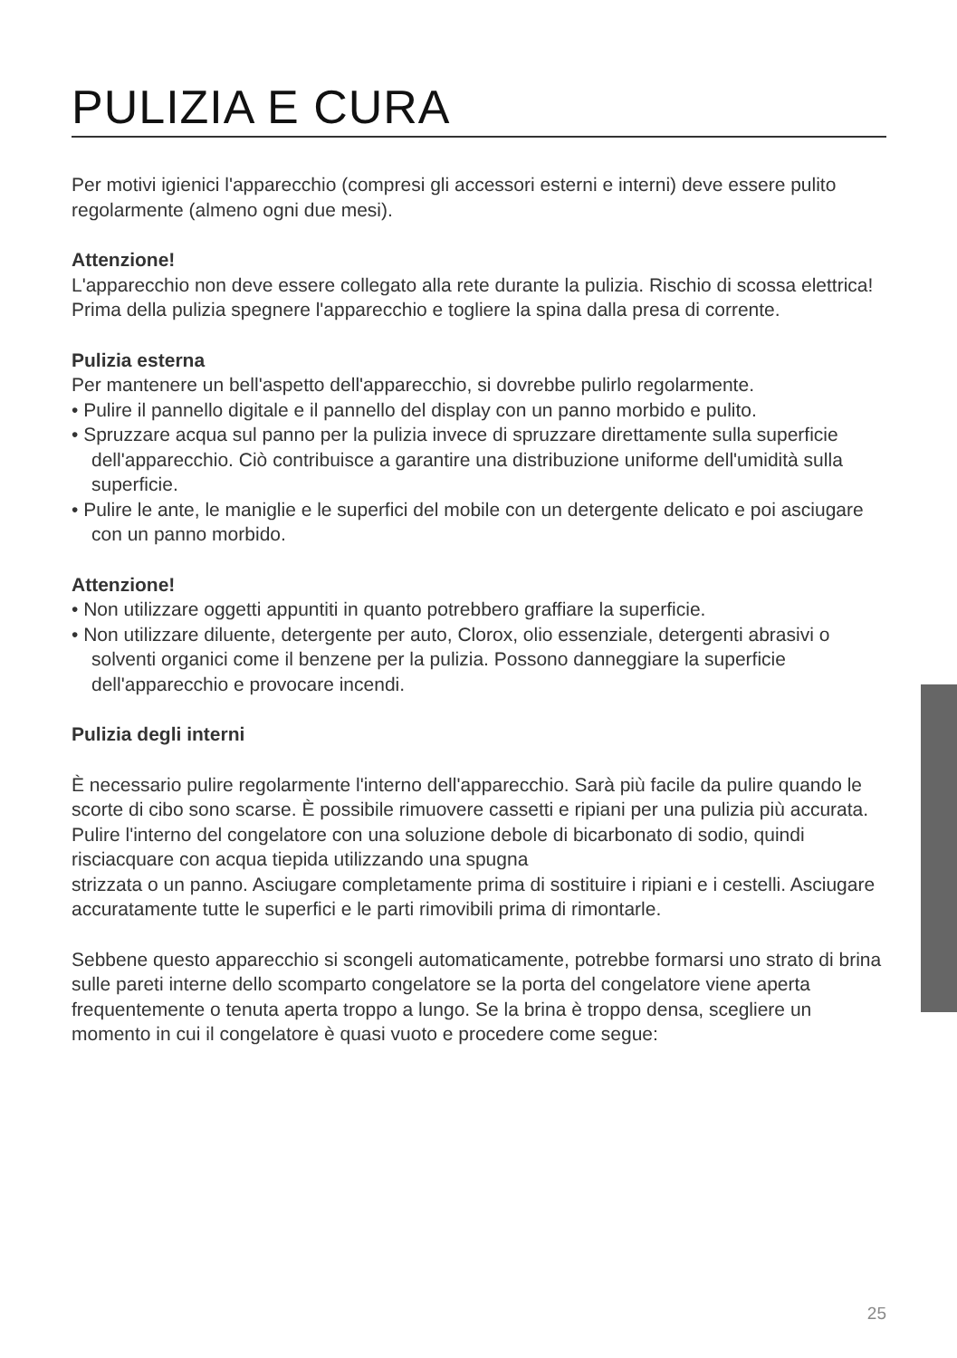PULIZIA E CURA
Per motivi igienici l'apparecchio (compresi gli accessori esterni e interni) deve essere pulito regolarmente (almeno ogni due mesi).
Attenzione!
L'apparecchio non deve essere collegato alla rete durante la pulizia. Rischio di scossa elettrica! Prima della pulizia spegnere l'apparecchio e togliere la spina dalla presa di corrente.
Pulizia esterna
Per mantenere un bell'aspetto dell'apparecchio, si dovrebbe pulirlo regolarmente.
• Pulire il pannello digitale e il pannello del display con un panno morbido e pulito.
• Spruzzare acqua sul panno per la pulizia invece di spruzzare direttamente sulla superficie dell'apparecchio. Ciò contribuisce a garantire una distribuzione uniforme dell'umidità sulla superficie.
• Pulire le ante, le maniglie e le superfici del mobile con un detergente delicato e poi asciugare con un panno morbido.
Attenzione!
• Non utilizzare oggetti appuntiti in quanto potrebbero graffiare la superficie.
• Non utilizzare diluente, detergente per auto, Clorox, olio essenziale, detergenti abrasivi o solventi organici come il benzene per la pulizia. Possono danneggiare la superficie dell'apparecchio e provocare incendi.
Pulizia degli interni
È necessario pulire regolarmente l'interno dell'apparecchio. Sarà più facile da pulire quando le scorte di cibo sono scarse. È possibile rimuovere cassetti e ripiani per una pulizia più accurata. Pulire l'interno del congelatore con una soluzione debole di bicarbonato di sodio, quindi risciacquare con acqua tiepida utilizzando una spugna
strizzata o un panno. Asciugare completamente prima di sostituire i ripiani e i cestelli. Asciugare accuratamente tutte le superfici e le parti rimovibili prima di rimontarle.
Sebbene questo apparecchio si scongeli automaticamente, potrebbe formarsi uno strato di brina sulle pareti interne dello scomparto congelatore se la porta del congelatore viene aperta frequentemente o tenuta aperta troppo a lungo. Se la brina è troppo densa, scegliere un momento in cui il congelatore è quasi vuoto e procedere come segue:
25